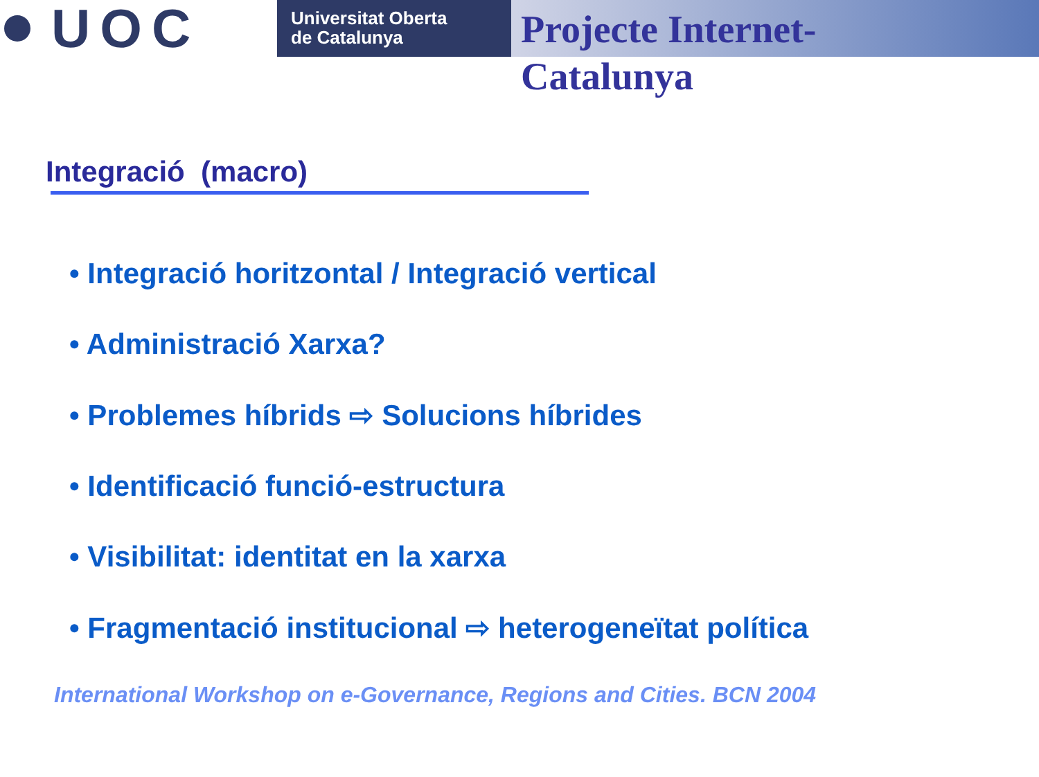UOC
Universitat Oberta
de Catalunya
Projecte Internet-
Catalunya
Integració (macro)
• Integració horitzontal / Integració vertical
• Administració Xarxa?
• Problemes híbrids ⇨ Solucions híbrides
• Identificació funció-estructura
• Visibilitat: identitat en la xarxa
• Fragmentació institucional ⇨ heterogeneïtat política
International Workshop on e-Governance, Regions and Cities. BCN 2004